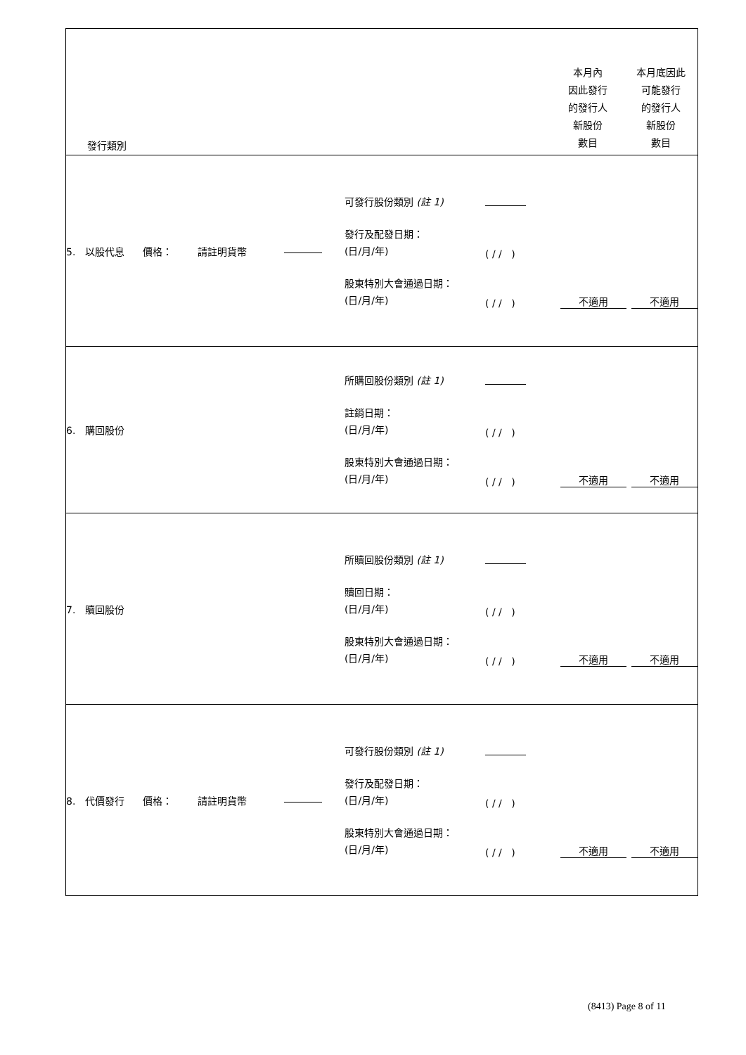| 發行類別 | | | 本月內 因此發行 的發行人 新股份 數目 | 本月底因此 可能發行 的發行人 新股份 數目 |
| 5. 以股代息 價格： 請註明貨幣 | 可發行股份類別 (註 1) 發行及配發日期： (日/月/年) ( / / ) 股東特別大會通過日期： (日/月/年) ( / / ) 不適用 不適用 | | | |
| 6. 購回股份 | 所購回股份類別 (註 1) 註銷日期： (日/月/年) ( / / ) 股東特別大會通過日期： (日/月/年) ( / / ) 不適用 不適用 | | | |
| 7. 贖回股份 | 所贖回股份類別 (註 1) 贖回日期： (日/月/年) ( / / ) 股東特別大會通過日期： (日/月/年) ( / / ) 不適用 不適用 | | | |
| 8. 代價發行 價格： 請註明貨幣 | 可發行股份類別 (註 1) 發行及配發日期： (日/月/年) ( / / ) 股東特別大會通過日期： (日/月/年) ( / / ) 不適用 不適用 | | | |
(8413) Page 8 of 11